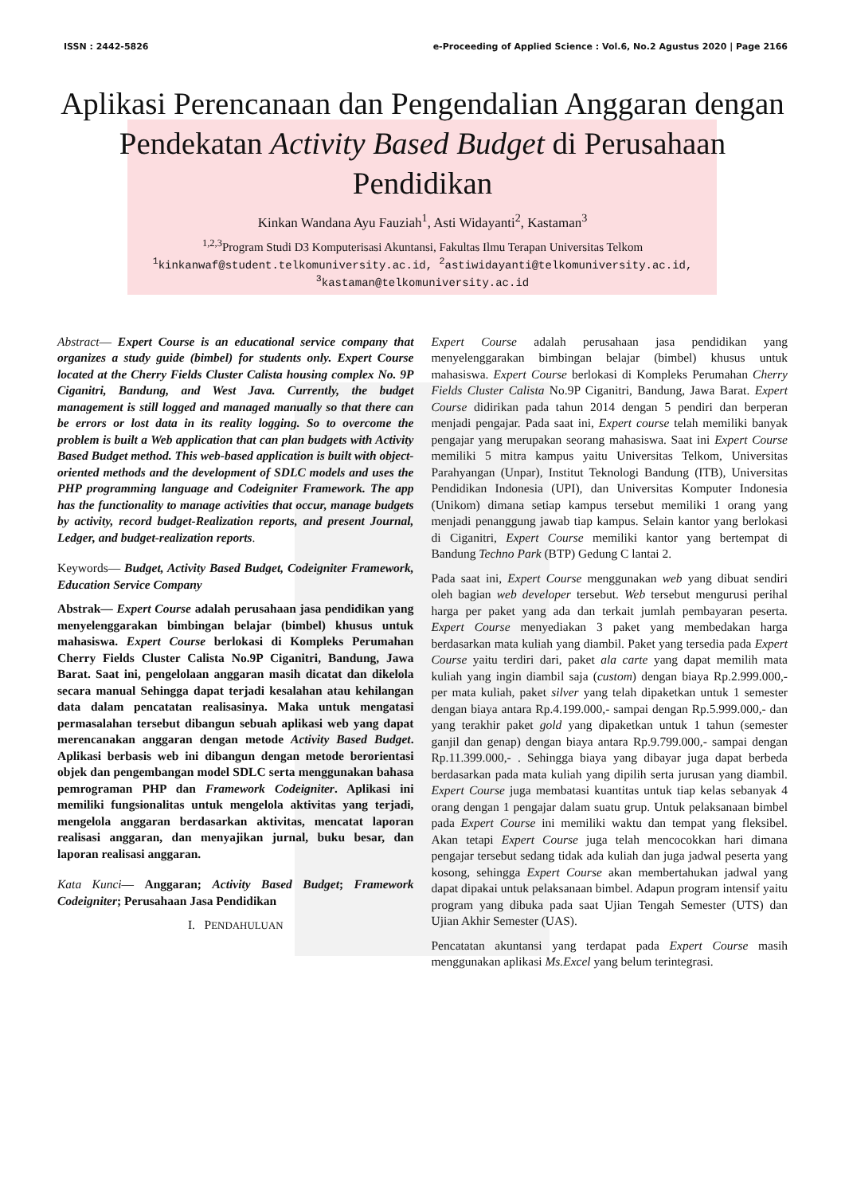ISSN : 2442-5826 e-Proceeding of Applied Science : Vol.6, No.2 Agustus 2020 | Page 2166
Aplikasi Perencanaan dan Pengendalian Anggaran dengan Pendekatan Activity Based Budget di Perusahaan Pendidikan
Kinkan Wandana Ayu Fauziah<sup>1</sup>, Asti Widayanti<sup>2</sup>, Kastaman<sup>3</sup>
<sup>1,2,3</sup>Program Studi D3 Komputerisasi Akuntansi, Fakultas Ilmu Terapan Universitas Telkom
<sup>1</sup> kinkanwaf@student.telkomuniversity.ac.id, <sup>2</sup>astiwidayanti@telkomuniversity.ac.id,
<sup>3</sup> kastaman@telkomuniversity.ac.id
Abstract— Expert Course is an educational service company that organizes a study guide (bimbel) for students only. Expert Course located at the Cherry Fields Cluster Calista housing complex No. 9P Ciganitri, Bandung, and West Java. Currently, the budget management is still logged and managed manually so that there can be errors or lost data in its reality logging. So to overcome the problem is built a Web application that can plan budgets with Activity Based Budget method. This web-based application is built with object-oriented methods and the development of SDLC models and uses the PHP programming language and Codeigniter Framework. The app has the functionality to manage activities that occur, manage budgets by activity, record budget-Realization reports, and present Journal, Ledger, and budget-realization reports.
Keywords— Budget, Activity Based Budget, Codeigniter Framework, Education Service Company
Abstrak— Expert Course adalah perusahaan jasa pendidikan yang menyelenggarakan bimbingan belajar (bimbel) khusus untuk mahasiswa. Expert Course berlokasi di Kompleks Perumahan Cherry Fields Cluster Calista No.9P Ciganitri, Bandung, Jawa Barat. Saat ini, pengelolaan anggaran masih dicatat dan dikelola secara manual Sehingga dapat terjadi kesalahan atau kehilangan data dalam pencatatan realisasinya. Maka untuk mengatasi permasalahan tersebut dibangun sebuah aplikasi web yang dapat merencanakan anggaran dengan metode Activity Based Budget. Aplikasi berbasis web ini dibangun dengan metode berorientasi objek dan pengembangan model SDLC serta menggunakan bahasa pemrograman PHP dan Framework Codeigniter. Aplikasi ini memiliki fungsionalitas untuk mengelola aktivitas yang terjadi, mengelola anggaran berdasarkan aktivitas, mencatat laporan realisasi anggaran, dan menyajikan jurnal, buku besar, dan laporan realisasi anggaran.
Kata Kunci— Anggaran; Activity Based Budget; Framework Codeigniter; Perusahaan Jasa Pendidikan
I. PENDAHULUAN
Expert Course adalah perusahaan jasa pendidikan yang menyelenggarakan bimbingan belajar (bimbel) khusus untuk mahasiswa. Expert Course berlokasi di Kompleks Perumahan Cherry Fields Cluster Calista No.9P Ciganitri, Bandung, Jawa Barat. Expert Course didirikan pada tahun 2014 dengan 5 pendiri dan berperan menjadi pengajar. Pada saat ini, Expert course telah memiliki banyak pengajar yang merupakan seorang mahasiswa. Saat ini Expert Course memiliki 5 mitra kampus yaitu Universitas Telkom, Universitas Parahyangan (Unpar), Institut Teknologi Bandung (ITB), Universitas Pendidikan Indonesia (UPI), dan Universitas Komputer Indonesia (Unikom) dimana setiap kampus tersebut memiliki 1 orang yang menjadi penanggung jawab tiap kampus. Selain kantor yang berlokasi di Ciganitri, Expert Course memiliki kantor yang bertempat di Bandung Techno Park (BTP) Gedung C lantai 2.
Pada saat ini, Expert Course menggunakan web yang dibuat sendiri oleh bagian web developer tersebut. Web tersebut mengurusi perihal harga per paket yang ada dan terkait jumlah pembayaran peserta. Expert Course menyediakan 3 paket yang membedakan harga berdasarkan mata kuliah yang diambil. Paket yang tersedia pada Expert Course yaitu terdiri dari, paket ala carte yang dapat memilih mata kuliah yang ingin diambil saja (custom) dengan biaya Rp.2.999.000,- per mata kuliah, paket silver yang telah dipaketkan untuk 1 semester dengan biaya antara Rp.4.199.000,- sampai dengan Rp.5.999.000,- dan yang terakhir paket gold yang dipaketkan untuk 1 tahun (semester ganjil dan genap) dengan biaya antara Rp.9.799.000,- sampai dengan Rp.11.399.000,- . Sehingga biaya yang dibayar juga dapat berbeda berdasarkan pada mata kuliah yang dipilih serta jurusan yang diambil. Expert Course juga membatasi kuantitas untuk tiap kelas sebanyak 4 orang dengan 1 pengajar dalam suatu grup. Untuk pelaksanaan bimbel pada Expert Course ini memiliki waktu dan tempat yang fleksibel. Akan tetapi Expert Course juga telah mencocokkan hari dimana pengajar tersebut sedang tidak ada kuliah dan juga jadwal peserta yang kosong, sehingga Expert Course akan membertahukan jadwal yang dapat dipakai untuk pelaksanaan bimbel. Adapun program intensif yaitu program yang dibuka pada saat Ujian Tengah Semester (UTS) dan Ujian Akhir Semester (UAS).
Pencatatan akuntansi yang terdapat pada Expert Course masih menggunakan aplikasi Ms.Excel yang belum terintegrasi.